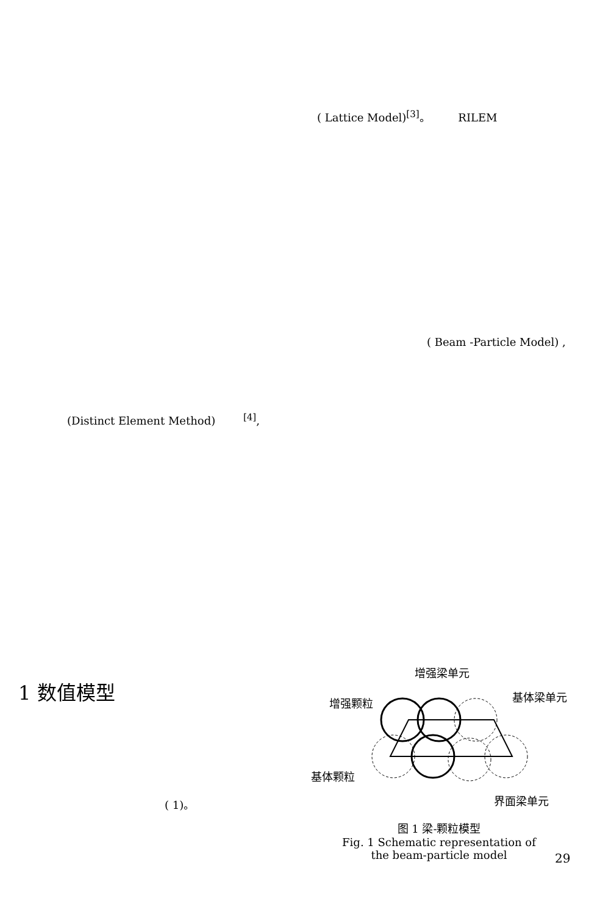( Lattice Model)<sup>[3]</sup>。 RILEM
( Beam -Particle Model) ,
(Distinct Element Method) <sup>[4]</sup>,
1 数值模型
( 1)。
增强梁单元
基体梁单元
增强颗粒
基体颗粒
界面梁单元
图 1 梁-颗粒模型
Fig. 1 Schematic representation of
the beam-particle model
29